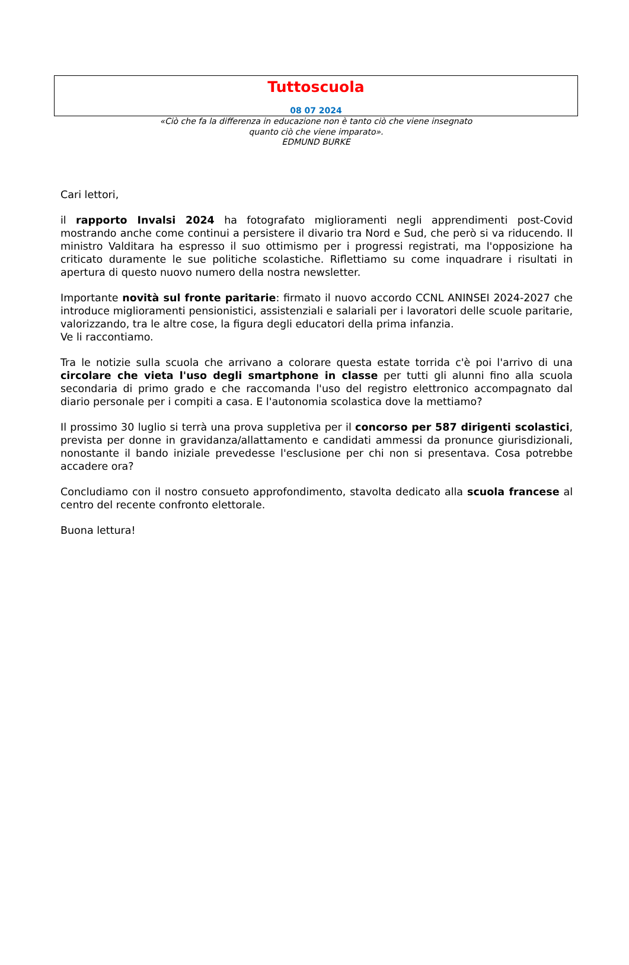Tuttoscuola
08 07 2024
«Ciò che fa la differenza in educazione non è tanto ciò che viene insegnato
quanto ciò che viene imparato».
EDMUND BURKE
Cari lettori,
il rapporto Invalsi 2024 ha fotografato miglioramenti negli apprendimenti post-Covid mostrando anche come continui a persistere il divario tra Nord e Sud, che però si va riducendo. Il ministro Valditara ha espresso il suo ottimismo per i progressi registrati, ma l'opposizione ha criticato duramente le sue politiche scolastiche. Riflettiamo su come inquadrare i risultati in apertura di questo nuovo numero della nostra newsletter.
Importante novità sul fronte paritarie: firmato il nuovo accordo CCNL ANINSEI 2024-2027 che introduce miglioramenti pensionistici, assistenziali e salariali per i lavoratori delle scuole paritarie, valorizzando, tra le altre cose, la figura degli educatori della prima infanzia.
Ve li raccontiamo.
Tra le notizie sulla scuola che arrivano a colorare questa estate torrida c'è poi l'arrivo di una circolare che vieta l'uso degli smartphone in classe per tutti gli alunni fino alla scuola secondaria di primo grado e che raccomanda l'uso del registro elettronico accompagnato dal diario personale per i compiti a casa. E l'autonomia scolastica dove la mettiamo?
Il prossimo 30 luglio si terrà una prova suppletiva per il concorso per 587 dirigenti scolastici, prevista per donne in gravidanza/allattamento e candidati ammessi da pronunce giurisdizionali, nonostante il bando iniziale prevedesse l'esclusione per chi non si presentava. Cosa potrebbe accadere ora?
Concludiamo con il nostro consueto approfondimento, stavolta dedicato alla scuola francese al centro del recente confronto elettorale.
Buona lettura!